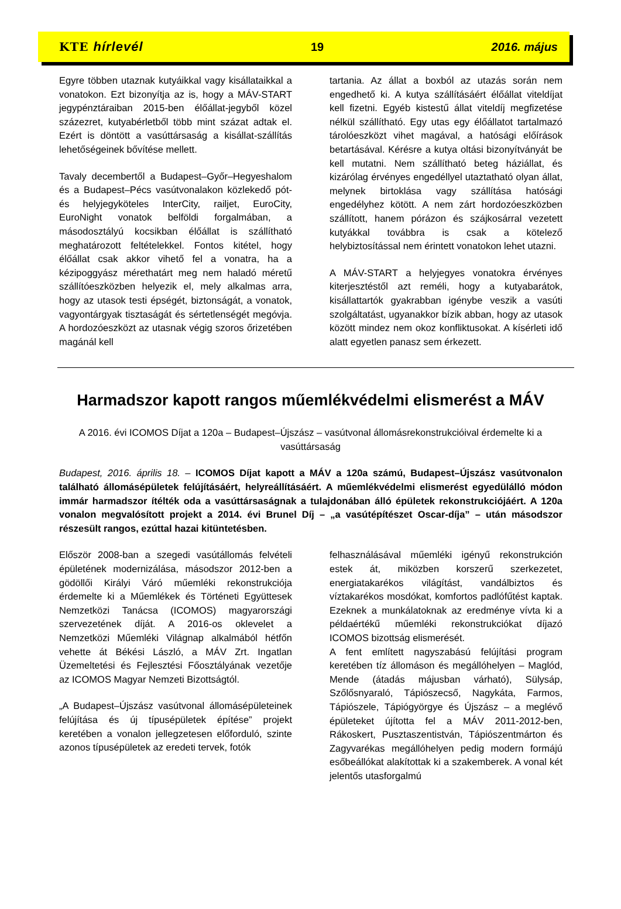KTE hírlevél 19 2016. május
Egyre többen utaznak kutyáikkal vagy kisállataikkal a vonatokon. Ezt bizonyítja az is, hogy a MÁV-START jegypénztáraiban 2015-ben élőállat-jegyből közel százezret, kutyabérletből több mint százat adtak el. Ezért is döntött a vasúttársaság a kisállat-szállítás lehetőségeinek bővítése mellett.
Tavaly decembertől a Budapest–Győr–Hegyeshalom és a Budapest–Pécs vasútvonalakon közlekedő pót- és helyjegyköteles InterCity, railjet, EuroCity, EuroNight vonatok belföldi forgalmában, a másodosztályú kocsikban élőállat is szállítható meghatározott feltételekkel. Fontos kitétel, hogy élőállat csak akkor vihető fel a vonatra, ha a kézipoggyász mérethatárt meg nem haladó méretű szállítóeszközben helyezik el, mely alkalmas arra, hogy az utasok testi épségét, biztonságát, a vonatok, vagyontárgyak tisztaságát és sértetlenségét megóvja. A hordozóeszközt az utasnak végig szoros őrizetében magánál kell
tartania. Az állat a boxból az utazás során nem engedhető ki. A kutya szállításáért élőállat viteldíjat kell fizetni. Egyéb kistestű állat viteldíj megfizetése nélkül szállítható. Egy utas egy élőállatot tartalmazó tárolóeszközt vihet magával, a hatósági előírások betartásával. Kérésre a kutya oltási bizonyítványát be kell mutatni. Nem szállítható beteg háziállat, és kizárólag érvényes engedéllyel utaztatható olyan állat, melynek birtoklása vagy szállítása hatósági engedélyhez kötött. A nem zárt hordozóeszközben szállított, hanem pórázon és szájkosárral vezetett kutyákkal továbbra is csak a kötelező helybiztosítással nem érintett vonatokon lehet utazni.
A MÁV-START a helyjegyes vonatokra érvényes kiterjesztéstől azt reméli, hogy a kutyabarátok, kisállattartók gyakrabban igénybe veszik a vasúti szolgáltatást, ugyanakkor bízik abban, hogy az utasok között mindez nem okoz konfliktusokat. A kísérleti idő alatt egyetlen panasz sem érkezett.
Harmadszor kapott rangos műemlékvédelmi elismerést a MÁV
A 2016. évi ICOMOS Díjat a 120a – Budapest–Újszász – vasútvonal állomásrekonstrukcióival érdemelte ki a vasúttársaság
Budapest, 2016. április 18. – ICOMOS Díjat kapott a MÁV a 120a számú, Budapest–Újszász vasútvonalon található állomásépületek felújításáért, helyreállításáért. A műemlékvédelmi elismerést egyedülálló módon immár harmadszor ítélték oda a vasúttársaságnak a tulajdonában álló épületek rekonstrukciójáért. A 120a vonalon megvalósított projekt a 2014. évi Brunel Díj – „a vasútépítészet Oscar-díja” – után másodszor részesült rangos, ezúttal hazai kitüntetésben.
Először 2008-ban a szegedi vasútállomás felvételi épületének modernizálása, másodszor 2012-ben a gödöllői Királyi Váró műemléki rekonstrukciója érdemelte ki a Műemlékek és Történeti Együttesek Nemzetközi Tanácsa (ICOMOS) magyarországi szervezetének díját. A 2016-os oklevelet a Nemzetközi Műemléki Világnap alkalmából hétfőn vehette át Békési László, a MÁV Zrt. Ingatlan Üzemeltetési és Fejlesztési Főosztályának vezetője az ICOMOS Magyar Nemzeti Bizottságtól.
„A Budapest–Újszász vasútvonal állomásépületeinek felújítása és új típusépületek építése” projekt keretében a vonalon jellegzetesen előforduló, szinte azonos típusépületek az eredeti tervek, fotók
felhasználásával műemléki igényű rekonstrukción estek át, miközben korszerű szerkezetet, energiatakarékos világítást, vandálbiztos és víztakarékos mosdókat, komfortos padlófűtést kaptak. Ezeknek a munkálatoknak az eredménye vívta ki a példaértékű műemléki rekonstrukciókat díjazó ICOMOS bizottság elismerését.
A fent említett nagyszabású felújítási program keretében tíz állomáson és megállóhelyen – Maglód, Mende (átadás májusban várható), Sülysáp, Szőlősnyaraló, Tápiószecső, Nagykáta, Farmos, Tápiószele, Tápiógyörgye és Újszász – a meglévő épületeket újította fel a MÁV 2011-2012-ben, Rákoskert, Pusztaszentistván, Tápiószentmárton és Zagyvarékas megállóhelyen pedig modern formájú esőbeállókat alakítottak ki a szakemberek. A vonal két jelentős utasforgalmú